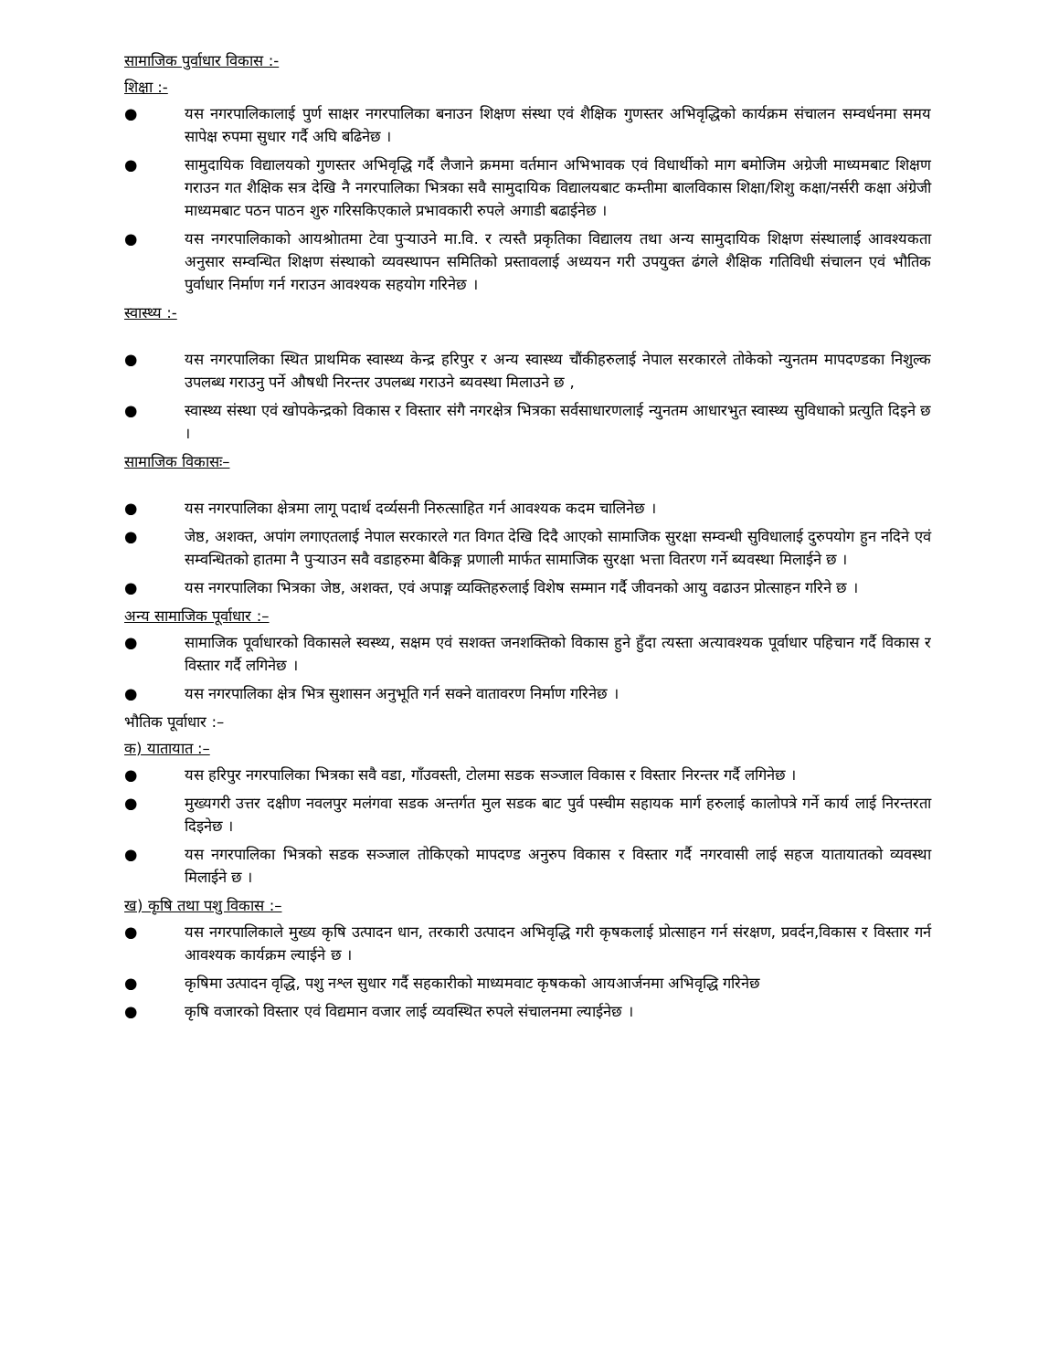सामाजिक पुर्वाधार विकास :-
शिक्षा :-
● यस नगरपालिकालाई पुर्ण साक्षर नगरपालिका बनाउन शिक्षण संस्था एवं शैक्षिक गुणस्तर अभिवृद्धिको कार्यक्रम संचालन सम्वर्धनमा समय सापेक्ष रुपमा सुधार गर्दै अघि बढिनेछ ।
● सामुदायिक विद्यालयको गुणस्तर अभिवृद्धि गर्दै लैजाने क्रममा वर्तमान अभिभावक एवं विधार्थीको माग बमोजिम अग्रेजी माध्यमबाट शिक्षण गराउन गत शैक्षिक सत्र देखि नै नगरपालिका भित्रका सवै सामुदायिक विद्यालयबाट कम्तीमा बालविकास शिक्षा/शिशु कक्षा/नर्सरी कक्षा अंग्रेजी माध्यमबाट पठन पाठन शुरु गरिसकिएकाले प्रभावकारी रुपले अगाडी बढाईनेछ ।
● यस नगरपालिकाको आयश्रोातमा टेवा पुऱ्याउने मा.वि. र त्यस्तै प्रकृतिका विद्यालय तथा अन्य सामुदायिक शिक्षण संस्थालाई आवश्यकता अनुसार सम्वन्धित शिक्षण संस्थाको व्यवस्थापन समितिको प्रस्तावलाई अध्ययन गरी उपयुक्त ढंगले शैक्षिक गतिविधी संचालन एवं भौतिक पुर्वाधार निर्माण गर्न गराउन आवश्यक सहयोग गरिनेछ ।
स्वास्थ्य :-
● यस नगरपालिका स्थित प्राथमिक स्वास्थ्य केन्द्र हरिपुर र अन्य स्वास्थ्य चौंकीहरुलाई नेपाल सरकारले तोकेको न्युनतम मापदण्डका निशुल्क उपलब्ध गराउनु पर्ने औषधी निरन्तर उपलब्ध गराउने ब्यवस्था मिलाउने छ ,
● स्वास्थ्य संस्था एवं खोपकेन्द्रको विकास र विस्तार संगै नगरक्षेत्र भित्रका सर्वसाधारणलाई न्युनतम आधारभुत स्वास्थ्य सुविधाको प्रत्युति दिइने छ ।
सामाजिक विकासः–
● यस नगरपालिका क्षेत्रमा लागू पदार्थ दर्व्यसनी निरुत्साहित गर्न आवश्यक कदम चालिनेछ ।
● जेष्ठ, अशक्त, अपांग लगाएतलाई नेपाल सरकारले गत विगत देखि दिदै आएको सामाजिक सुरक्षा सम्वन्धी सुविधालाई दुरुपयोग हुन नदिने एवं सम्वन्धितको हातमा नै पुऱ्याउन सवै वडाहरुमा बैकिङ्ग प्रणाली मार्फत सामाजिक सुरक्षा भत्ता वितरण गर्ने ब्यवस्था मिलाईने छ ।
● यस नगरपालिका भित्रका जेष्ठ, अशक्त, एवं अपाङ्ग व्यक्तिहरुलाई विशेष सम्मान गर्दै जीवनको आयु वढाउन प्रोत्साहन गरिने छ ।
अन्य सामाजिक पूर्वाधार :–
● सामाजिक पूर्वाधारको विकासले स्वस्थ्य, सक्षम एवं सशक्त जनशक्तिको विकास हुने हुँदा त्यस्ता अत्यावश्यक पूर्वाधार पहिचान गर्दै विकास र विस्तार गर्दै लगिनेछ ।
● यस नगरपालिका क्षेत्र भित्र सुशासन अनुभूति गर्न सक्ने वातावरण निर्माण गरिनेछ ।
भौतिक पूर्वाधार :–
क) यातायात :–
● यस हरिपुर नगरपालिका भित्रका सवै वडा, गाँउवस्ती, टोलमा सडक सञ्जाल विकास र विस्तार निरन्तर गर्दै लगिनेछ ।
● मुख्यगरी उत्तर दक्षीण नवलपुर मलंगवा सडक अन्तर्गत मुल सडक बाट पुर्व पस्चीम सहायक मार्ग हरुलाई कालोपत्रे गर्ने कार्य लाई निरन्तरता दिइनेछ ।
● यस नगरपालिका भित्रको सडक सञ्जाल तोकिएको मापदण्ड अनुरुप विकास र विस्तार गर्दै नगरवासी लाई सहज यातायातको व्यवस्था मिलाईने छ ।
ख) कृषि तथा पशु विकास :–
● यस नगरपालिकाले मुख्य कृषि उत्पादन धान, तरकारी उत्पादन अभिवृद्धि गरी कृषकलाई प्रोत्साहन गर्न संरक्षण, प्रवर्दन,विकास र विस्तार गर्न आवश्यक कार्यक्रम ल्याईने छ ।
● कृषिमा उत्पादन वृद्धि, पशु नश्ल सुधार गर्दै सहकारीको माध्यमवाट कृषकको आयआर्जनमा अभिवृद्धि गरिनेछ
● कृषि वजारको विस्तार एवं विद्यमान वजार लाई व्यवस्थित रुपले संचालनमा ल्याईनेछ ।